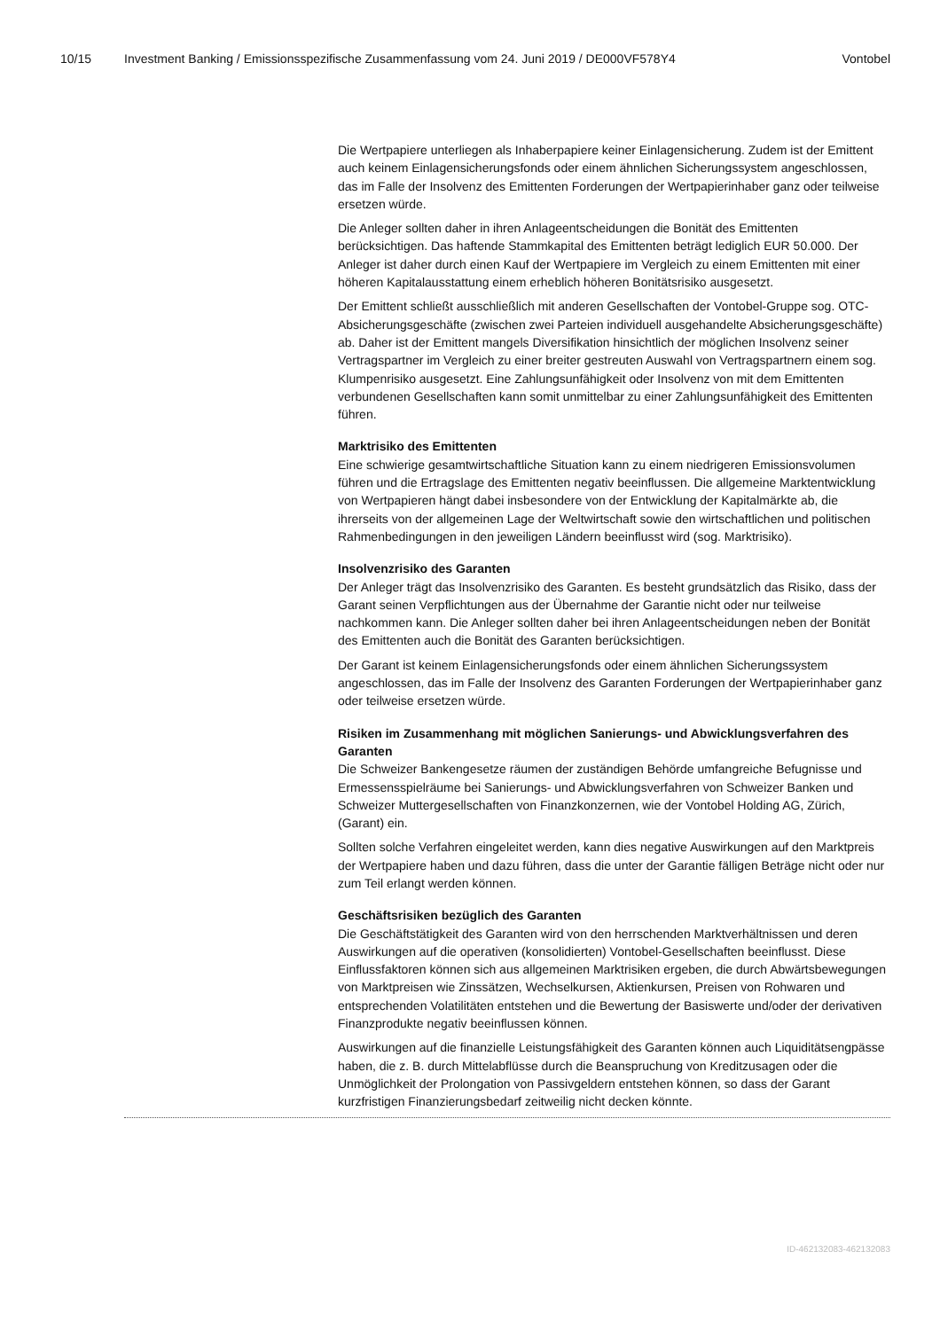10/15 Investment Banking / Emissionsspezifische Zusammenfassung vom 24. Juni 2019 / DE000VF578Y4 Vontobel
Die Wertpapiere unterliegen als Inhaberpapiere keiner Einlagensicherung. Zudem ist der Emittent auch keinem Einlagensicherungsfonds oder einem ähnlichen Sicherungs­system angeschlossen, das im Falle der Insolvenz des Emittenten Forderungen der Wertpapierinhaber ganz oder teilweise ersetzen würde.
Die Anleger sollten daher in ihren Anlageentscheidungen die Bonität des Emittenten berücksichtigen. Das haftende Stammkapital des Emittenten beträgt lediglich EUR 50.000. Der Anleger ist daher durch einen Kauf der Wertpapiere im Vergleich zu einem Emittenten mit einer höheren Kapitalausstattung einem erheblich höheren Bonitätsrisi­ko ausgesetzt.
Der Emittent schließt ausschließlich mit anderen Gesellschaften der Vontobel-Gruppe sog. OTC-Absicherungsgeschäfte (zwischen zwei Parteien individuell ausgehandelte Absicherungsgeschäfte) ab. Daher ist der Emittent mangels Diversifikation hinsichtlich der möglichen Insolvenz seiner Vertragspartner im Vergleich zu einer breiter gestreu­ten Auswahl von Vertragspartnern einem sog. Klumpenrisiko ausgesetzt. Eine Zah­lungsunfähigkeit oder Insolvenz von mit dem Emittenten verbundenen Gesellschaften kann somit unmittelbar zu einer Zahlungsunfähigkeit des Emittenten führen.
Marktrisiko des Emittenten
Eine schwierige gesamtwirtschaftliche Situation kann zu einem niedrigeren Emissions­volumen führen und die Ertragslage des Emittenten negativ beeinflussen. Die allgemei­ne Marktentwicklung von Wertpapieren hängt dabei insbesondere von der Entwick­lung der Kapitalmärkte ab, die ihrerseits von der allgemeinen Lage der Weltwirtschaft sowie den wirtschaftlichen und politischen Rahmenbedingungen in den jeweiligen Ländern beeinflusst wird (sog. Marktrisiko).
Insolvenzrisiko des Garanten
Der Anleger trägt das Insolvenzrisiko des Garanten. Es besteht grundsätzlich das Risi­ko, dass der Garant seinen Verpflichtungen aus der Übernahme der Garantie nicht oder nur teilweise nachkommen kann. Die Anleger sollten daher bei ihren Anlageent­scheidungen neben der Bonität des Emittenten auch die Bonität des Garanten berück­sichtigen.
Der Garant ist keinem Einlagensicherungsfonds oder einem ähnlichen Sicherungssys­tem angeschlossen, das im Falle der Insolvenz des Garanten Forderungen der Wertpa­pierinhaber ganz oder teilweise ersetzen würde.
Risiken im Zusammenhang mit möglichen Sanierungs- und Abwicklungsverfahren des Garanten
Die Schweizer Bankengesetze räumen der zuständigen Behörde umfangreiche Befug­nisse und Ermessensspielräume bei Sanierungs- und Abwicklungsverfahren von Schweizer Banken und Schweizer Muttergesellschaften von Finanzkonzernen, wie der Vontobel Holding AG, Zürich, (Garant) ein.
Sollten solche Verfahren eingeleitet werden, kann dies negative Auswirkungen auf den Marktpreis der Wertpapiere haben und dazu führen, dass die unter der Garantie fälli­gen Beträge nicht oder nur zum Teil erlangt werden können.
Geschäftsrisiken bezüglich des Garanten
Die Geschäftstätigkeit des Garanten wird von den herrschenden Marktverhältnissen und deren Auswirkungen auf die operativen (konsolidierten) Vontobel-Gesellschaften beeinflusst. Diese Einflussfaktoren können sich aus allgemeinen Marktrisiken ergeben, die durch Abwärtsbewegungen von Marktpreisen wie Zinssätzen, Wechselkursen, Ak­tienkursen, Preisen von Rohwaren und entsprechenden Volatilitäten entstehen und die Bewertung der Basiswerte und/oder der derivativen Finanzprodukte negativ beeinflus­sen können.
Auswirkungen auf die finanzielle Leistungsfähigkeit des Garanten können auch Liqui­ditätsengpässe haben, die z. B. durch Mittelabflüsse durch die Beanspruchung von Kreditzusagen oder die Unmöglichkeit der Prolongation von Passivgeldern entstehen können, so dass der Garant kurzfristigen Finanzierungsbedarf zeitweilig nicht decken könnte.
ID-462132083-462132083